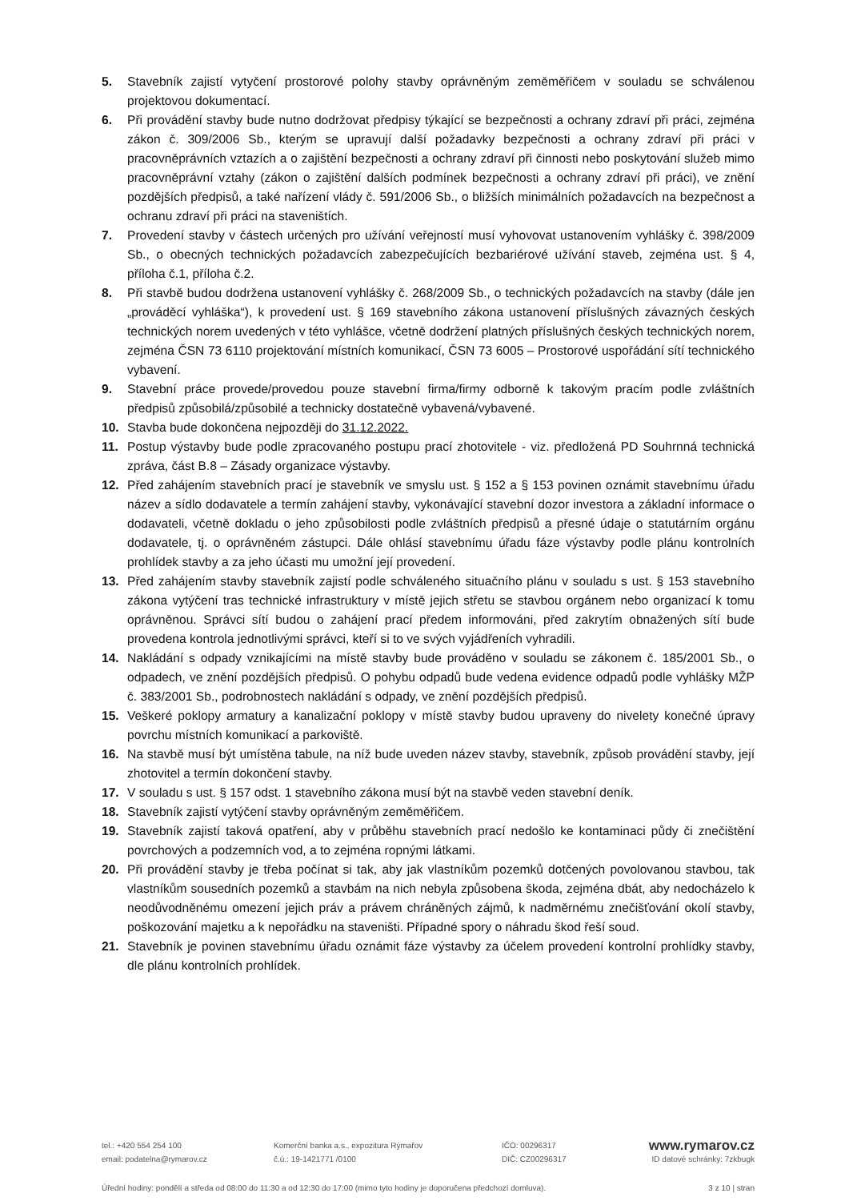5. Stavebník zajistí vytyčení prostorové polohy stavby oprávněným zeměměřičem v souladu se schválenou projektovou dokumentací.
6. Při provádění stavby bude nutno dodržovat předpisy týkající se bezpečnosti a ochrany zdraví při práci, zejména zákon č. 309/2006 Sb., kterým se upravují další požadavky bezpečnosti a ochrany zdraví při práci v pracovněprávních vztazích a o zajištění bezpečnosti a ochrany zdraví při činnosti nebo poskytování služeb mimo pracovněprávní vztahy (zákon o zajištění dalších podmínek bezpečnosti a ochrany zdraví při práci), ve znění pozdějších předpisů, a také nařízení vlády č. 591/2006 Sb., o bližších minimálních požadavcích na bezpečnost a ochranu zdraví při práci na staveništích.
7. Provedení stavby v částech určených pro užívání veřejností musí vyhovovat ustanovením vyhlášky č. 398/2009 Sb., o obecných technických požadavcích zabezpečujících bezbariérové užívání staveb, zejména ust. § 4, příloha č.1, příloha č.2.
8. Při stavbě budou dodržena ustanovení vyhlášky č. 268/2009 Sb., o technických požadavcích na stavby (dále jen „prováděcí vyhláška“), k provedení ust. § 169 stavebního zákona ustanovení příslušných závazných českých technických norem uvedených v této vyhlášce, včetně dodržení platných příslušných českých technických norem, zejména ČSN 73 6110 projektování místních komunikací, ČSN 73 6005 – Prostorové uspořádání sítí technického vybavení.
9. Stavební práce provede/provedou pouze stavební firma/firmy odborně k takovým pracím podle zvláštních předpisů způsobilá/způsobilé a technicky dostatečně vybavená/vybavené.
10. Stavba bude dokončena nejpozději do 31.12.2022.
11. Postup výstavby bude podle zpracovaného postupu prací zhotovitele - viz. předložená PD Souhrnná technická zpráva, část B.8 – Zásady organizace výstavby.
12. Před zahájením stavebních prací je stavebník ve smyslu ust. § 152 a § 153 povinen oznámit stavebnímu úřadu název a sídlo dodavatele a termín zahájení stavby, vykonávající stavební dozor investora a základní informace o dodavateli, včetně dokladu o jeho způsobilosti podle zvláštních předpisů a přesné údaje o statutárním orgánu dodavatele, tj. o oprávněném zástupci. Dále ohlásí stavebnímu úřadu fáze výstavby podle plánu kontrolních prohlídek stavby a za jeho účasti mu umožní její provedení.
13. Před zahájením stavby stavebník zajistí podle schváleného situačního plánu v souladu s ust. § 153 stavebního zákona vytýčení tras technické infrastruktury v místě jejich střetu se stavbou orgánem nebo organizací k tomu oprávněnou. Správci sítí budou o zahájení prací předem informováni, před zakrytím obnažených sítí bude provedena kontrola jednotlivými správci, kteří si to ve svých vyjádřeních vyhradili.
14. Nakládání s odpady vznikajícími na místě stavby bude prováděno v souladu se zákonem č. 185/2001 Sb., o odpadech, ve znění pozdějších předpisů. O pohybu odpadů bude vedena evidence odpadů podle vyhlášky MŽP č. 383/2001 Sb., podrobnostech nakládání s odpady, ve znění pozdějších předpisů.
15. Veškeré poklopy armatury a kanalizační poklopy v místě stavby budou upraveny do nivelety konečné úpravy povrchu místních komunikací a parkoviště.
16. Na stavbě musí být umístěna tabule, na níž bude uveden název stavby, stavebník, způsob provádění stavby, její zhotovitel a termín dokončení stavby.
17. V souladu s ust. § 157 odst. 1 stavebního zákona musí být na stavbě veden stavební deník.
18. Stavebník zajistí vytýčení stavby oprávněným zeměměřičem.
19. Stavebník zajistí taková opatření, aby v průběhu stavebních prací nedošlo ke kontaminaci půdy či znečištění povrchových a podzemních vod, a to zejména ropnými látkami.
20. Při provádění stavby je třeba počínat si tak, aby jak vlastníkům pozemků dotčených povolovanou stavbou, tak vlastníkům sousedních pozemků a stavbám na nich nebyla způsobena škoda, zejména dbát, aby nedocházelo k neodůvodněnému omezení jejich práv a právem chráněných zájmů, k nadměrnému znečišťování okolí stavby, poškozování majetku a k nepořádku na staveništi. Případné spory o náhradu škod řeší soud.
21. Stavebník je povinen stavebnímu úřadu oznámit fáze výstavby za účelem provedení kontrolní prohlídky stavby, dle plánu kontrolních prohlídek.
tel.: +420 554 254 100 Komerční banka a.s., expozitura Rýmařov IČO: 00296317 www.rymarov.cz
email: podatelna@rymarov.cz č.ú.: 19-1421771 /0100 DIČ: CZ00296317 ID datové schránky: 7zkbugk
Úřední hodiny: pondělí a středa od 08:00 do 11:30 a od 12:30 do 17:00 (mimo tyto hodiny je doporučena předchozí domluva). 3 z 10 | stran